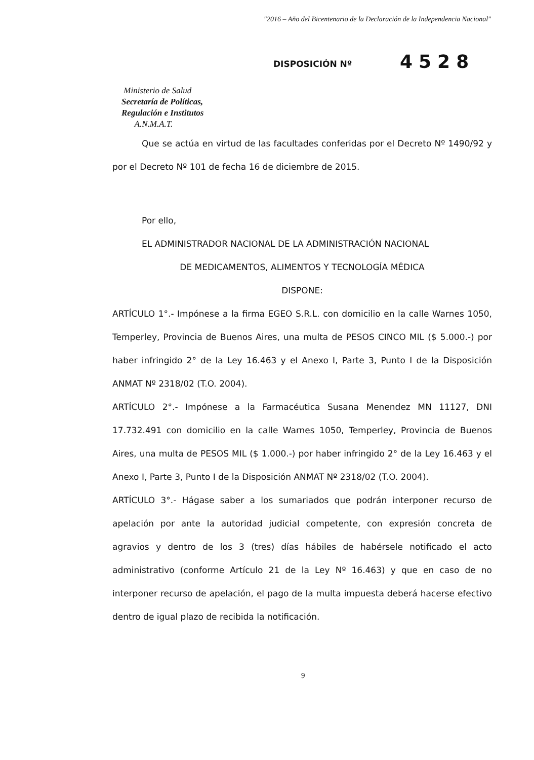"2016 – Año del Bicentenario de la Declaración de la Independencia Nacional"
Ministerio de Salud
Secretaría de Políticas,
Regulación e Institutos
A.N.M.A.T.
DISPOSICIÓN Nº
4528
Que se actúa en virtud de las facultades conferidas por el Decreto Nº 1490/92 y por el Decreto Nº 101 de fecha 16 de diciembre de 2015.
Por ello,
EL ADMINISTRADOR NACIONAL DE LA ADMINISTRACIÓN NACIONAL
DE MEDICAMENTOS, ALIMENTOS Y TECNOLOGÍA MÉDICA
DISPONE:
ARTÍCULO 1°.- Impónese a la firma EGEO S.R.L. con domicilio en la calle Warnes 1050, Temperley, Provincia de Buenos Aires, una multa de PESOS CINCO MIL ($ 5.000.-) por haber infringido 2° de la Ley 16.463 y el Anexo I, Parte 3, Punto I de la Disposición ANMAT Nº 2318/02 (T.O. 2004).
ARTÍCULO 2°.- Impónese a la Farmacéutica Susana Menendez MN 11127, DNI 17.732.491 con domicilio en la calle Warnes 1050, Temperley, Provincia de Buenos Aires, una multa de PESOS MIL ($ 1.000.-) por haber infringido 2° de la Ley 16.463 y el Anexo I, Parte 3, Punto I de la Disposición ANMAT Nº 2318/02 (T.O. 2004).
ARTÍCULO 3°.- Hágase saber a los sumariados que podrán interponer recurso de apelación por ante la autoridad judicial competente, con expresión concreta de agravios y dentro de los 3 (tres) días hábiles de habérsele notificado el acto administrativo (conforme Artículo 21 de la Ley Nº 16.463) y que en caso de no interponer recurso de apelación, el pago de la multa impuesta deberá hacerse efectivo dentro de igual plazo de recibida la notificación.
9